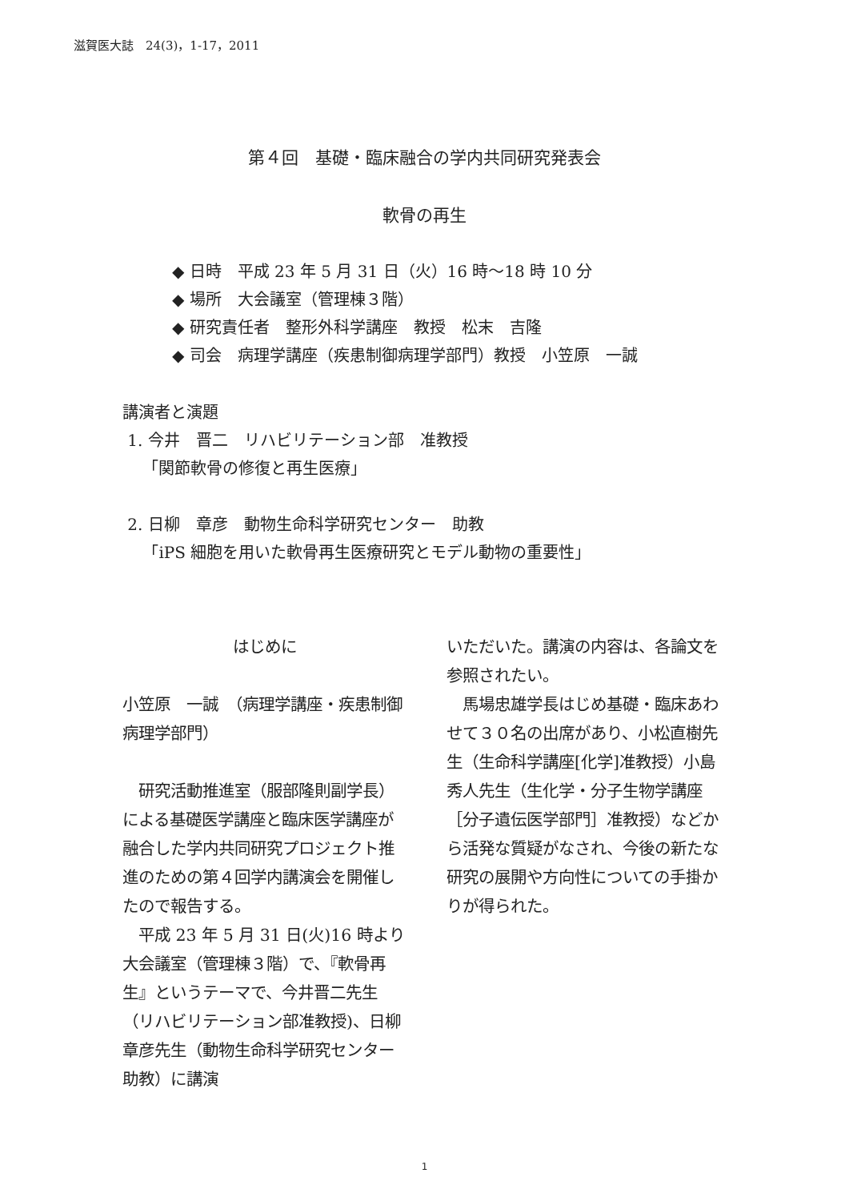滋賀医大誌　24(3)，1-17，2011
第４回　基礎・臨床融合の学内共同研究発表会
軟骨の再生
◆ 日時　平成 23 年 5 月 31 日（火）16 時～18 時 10 分
◆ 場所　大会議室（管理棟３階）
◆ 研究責任者　整形外科学講座　教授　松末　吉隆
◆ 司会　病理学講座（疾患制御病理学部門）教授　小笠原　一誠
講演者と演題
1. 今井　晋二　リハビリテーション部　准教授
「関節軟骨の修復と再生医療」
2. 日柳　章彦　動物生命科学研究センター　助教
「iPS 細胞を用いた軟骨再生医療研究とモデル動物の重要性」
はじめに
小笠原　一誠　（病理学講座・疾患制御病理学部門）
　研究活動推進室（服部隆則副学長）による基礎医学講座と臨床医学講座が融合した学内共同研究プロジェクト推進のための第４回学内講演会を開催したので報告する。
　平成 23 年 5 月 31 日(火)16 時より大会議室（管理棟３階）で、『軟骨再生』というテーマで、今井晋二先生（リハビリテーション部准教授)、日柳章彦先生（動物生命科学研究センター　助教）に講演
いただいた。講演の内容は、各論文を参照されたい。
　馬場忠雄学長はじめ基礎・臨床あわせて３０名の出席があり、小松直樹先生（生命科学講座[化学]准教授）小島秀人先生（生化学・分子生物学講座［分子遺伝医学部門］准教授）などから活発な質疑がなされ、今後の新たな研究の展開や方向性についての手掛かりが得られた。
1